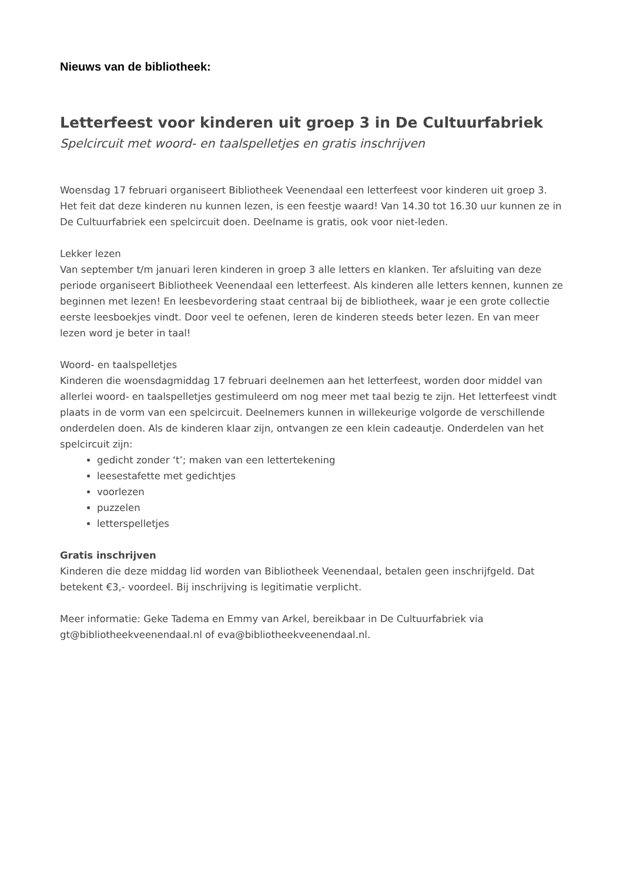Nieuws van de bibliotheek:
Letterfeest voor kinderen uit groep 3 in De Cultuurfabriek
Spelcircuit met woord- en taalspelletjes en gratis inschrijven
Woensdag 17 februari organiseert Bibliotheek Veenendaal een letterfeest voor kinderen uit groep 3. Het feit dat deze kinderen nu kunnen lezen, is een feestje waard! Van 14.30 tot 16.30 uur kunnen ze in De Cultuurfabriek een spelcircuit doen. Deelname is gratis, ook voor niet-leden.
Lekker lezen
Van september t/m januari leren kinderen in groep 3 alle letters en klanken. Ter afsluiting van deze periode organiseert Bibliotheek Veenendaal een letterfeest. Als kinderen alle letters kennen, kunnen ze beginnen met lezen! En leesbevordering staat centraal bij de bibliotheek, waar je een grote collectie eerste leesboekjes vindt. Door veel te oefenen, leren de kinderen steeds beter lezen. En van meer lezen word je beter in taal!
Woord- en taalspelletjes
Kinderen die woensdagmiddag 17 februari deelnemen aan het letterfeest, worden door middel van allerlei woord- en taalspelletjes gestimuleerd om nog meer met taal bezig te zijn. Het letterfeest vindt plaats in de vorm van een spelcircuit. Deelnemers kunnen in willekeurige volgorde de verschillende onderdelen doen. Als de kinderen klaar zijn, ontvangen ze een klein cadeautje. Onderdelen van het spelcircuit zijn:
gedicht zonder ‘t’; maken van een lettertekening
leesestafette met gedichtjes
voorlezen
puzzelen
letterspelletjes
Gratis inschrijven
Kinderen die deze middag lid worden van Bibliotheek Veenendaal, betalen geen inschrijfgeld. Dat betekent €3,- voordeel. Bij inschrijving is legitimatie verplicht.
Meer informatie: Geke Tadema en Emmy van Arkel, bereikbaar in De Cultuurfabriek via gt@bibliotheekveenendaal.nl of eva@bibliotheekveenendaal.nl.